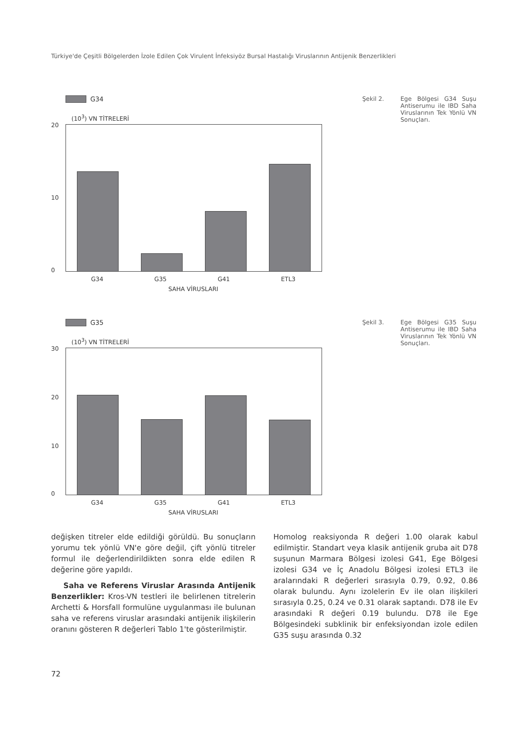Türkiye'de Çeşitli Bölgelerden İzole Edilen Çok Virulent İnfeksiyöz Bursal Hastalığı Viruslarının Antijenik Benzerlikleri
Şekil 2. Ege Bölgesi G34 Suşu Antiserumu ile IBD Saha Viruslarının Tek Yönlü VN Sonuçları.
G34
(10<sup>3</sup>) VN TİTRELERİ
20
10
0
G34 G35 G41 ETL3
SAHA VİRUSLARI
Şekil 3. Ege Bölgesi G35 Suşu Antiserumu ile IBD Saha Viruslarının Tek Yönlü VN Sonuçları.
G35
(10<sup>3</sup>) VN TİTRELERİ
30
20
10
0
G34 G35 G41 ETL3
SAHA VİRUSLARI
değişken titreler elde edildiği görüldü. Bu sonuçların yorumu tek yönlü VN'e göre değil, çift yönlü titreler formul ile değerlendirildikten sonra elde edilen R değerine göre yapıldı.
Saha ve Referens Viruslar Arasında Antijenik Benzerlikler: Kros-VN testleri ile belirlenen titrelerin Archetti & Horsfall formulüne uygulanması ile bulunan saha ve referens viruslar arasındaki antijenik ilişkilerin oranını gösteren R değerleri Tablo 1'te gösterilmiştir.
Homolog reaksiyonda R değeri 1.00 olarak kabul edilmiştir. Standart veya klasik antijenik gruba ait D78 suşunun Marmara Bölgesi izolesi G41, Ege Bölgesi izolesi G34 ve İç Anadolu Bölgesi izolesi ETL3 ile aralarındaki R değerleri sırasıyla 0.79, 0.92, 0.86 olarak bulundu. Aynı izolelerin Ev ile olan ilişkileri sırasıyla 0.25, 0.24 ve 0.31 olarak saptandı. D78 ile Ev arasındaki R değeri 0.19 bulundu. D78 ile Ege Bölgesindeki subklinik bir enfeksiyondan izole edilen G35 suşu arasında 0.32
72